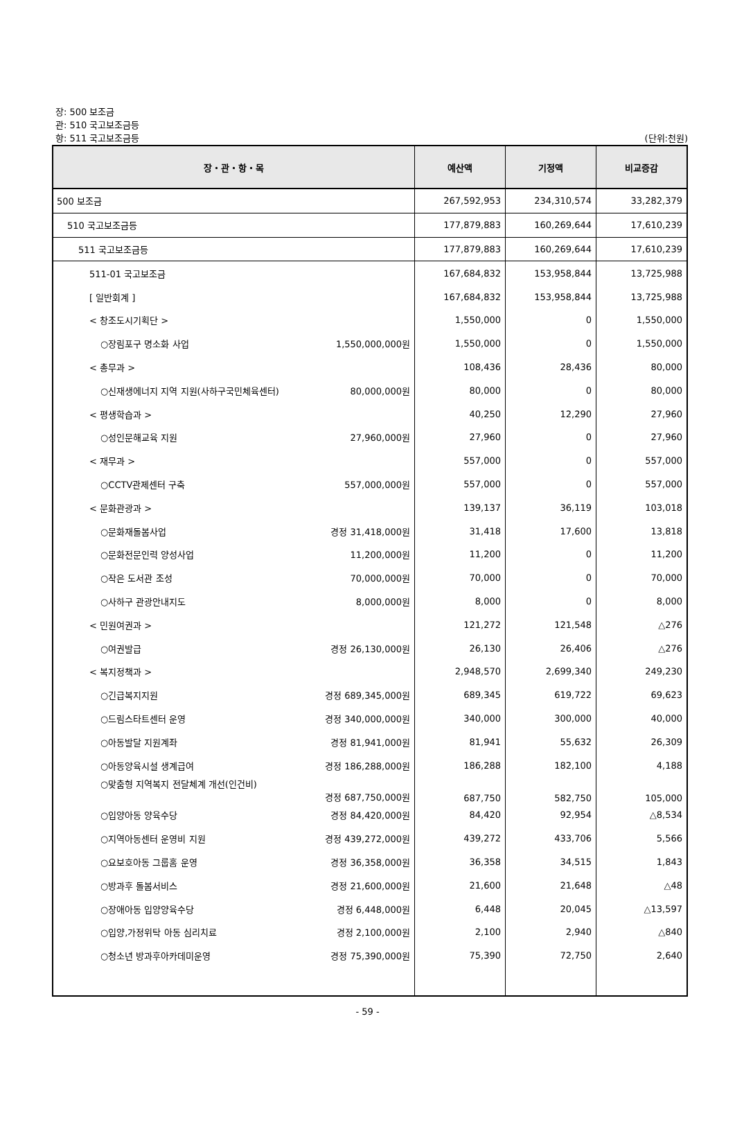장: 500 보조금
관: 510 국고보조금등
항: 511 국고보조금등
(단위:천원)
| 장・관・항・목 | 예산액 | 기정액 | 비교증감 |
| --- | --- | --- | --- |
| 500 보조금 | 267,592,953 | 234,310,574 | 33,282,379 |
| 510 국고보조금등 | 177,879,883 | 160,269,644 | 17,610,239 |
| 511 국고보조금등 | 177,879,883 | 160,269,644 | 17,610,239 |
| 511-01 국고보조금 | 167,684,832 | 153,958,844 | 13,725,988 |
| [ 일반회계 ] | 167,684,832 | 153,958,844 | 13,725,988 |
| < 창조도시기획단 > | 1,550,000 | 0 | 1,550,000 |
| ○장림포구 명소화 사업 1,550,000,000원 | 1,550,000 | 0 | 1,550,000 |
| < 총무과 > | 108,436 | 28,436 | 80,000 |
| ○신재생에너지 지역 지원(사하구국민체육센터) 80,000,000원 | 80,000 | 0 | 80,000 |
| < 평생학습과 > | 40,250 | 12,290 | 27,960 |
| ○성인문해교육 지원 27,960,000원 | 27,960 | 0 | 27,960 |
| < 재무과 > | 557,000 | 0 | 557,000 |
| ○CCTV관제센터 구축 557,000,000원 | 557,000 | 0 | 557,000 |
| < 문화관광과 > | 139,137 | 36,119 | 103,018 |
| ○문화재돌봄사업 경정 31,418,000원 | 31,418 | 17,600 | 13,818 |
| ○문화전문인력 양성사업 11,200,000원 | 11,200 | 0 | 11,200 |
| ○작은 도서관 조성 70,000,000원 | 70,000 | 0 | 70,000 |
| ○사하구 관광안내지도 8,000,000원 | 8,000 | 0 | 8,000 |
| < 민원여권과 > | 121,272 | 121,548 | △276 |
| ○여권발급 경정 26,130,000원 | 26,130 | 26,406 | △276 |
| < 복지정책과 > | 2,948,570 | 2,699,340 | 249,230 |
| ○긴급복지지원 경정 689,345,000원 | 689,345 | 619,722 | 69,623 |
| ○드림스타트센터 운영 경정 340,000,000원 | 340,000 | 300,000 | 40,000 |
| ○아동발달 지원계좌 경정 81,941,000원 | 81,941 | 55,632 | 26,309 |
| ○아동양육시설 생계급여 경정 186,288,000원 | 186,288 | 182,100 | 4,188 |
| ○맞춤형 지역복지 전달체계 개선(인건비) 경정 687,750,000원 | 687,750 | 582,750 | 105,000 |
| ○입양아동 양육수당 경정 84,420,000원 | 84,420 | 92,954 | △8,534 |
| ○지역아동센터 운영비 지원 경정 439,272,000원 | 439,272 | 433,706 | 5,566 |
| ○요보호아동 그룹홈 운영 경정 36,358,000원 | 36,358 | 34,515 | 1,843 |
| ○방과후 돌봄서비스 경정 21,600,000원 | 21,600 | 21,648 | △48 |
| ○장애아동 입양양육수당 경정 6,448,000원 | 6,448 | 20,045 | △13,597 |
| ○입양,가정위탁 아동 심리치료 경정 2,100,000원 | 2,100 | 2,940 | △840 |
| ○청소년 방과후아카데미운영 경정 75,390,000원 | 75,390 | 72,750 | 2,640 |
- 59 -